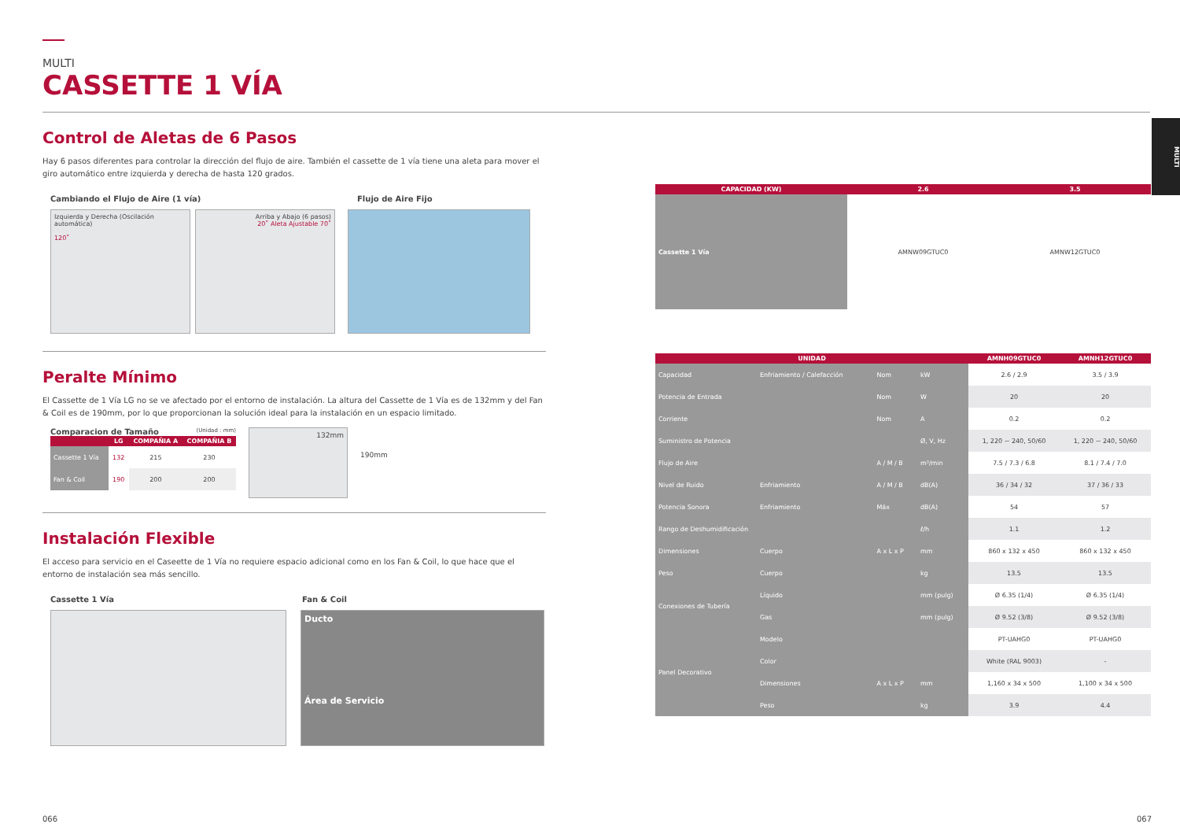MULTI
CASSETTE 1 VÍA
Control de Aletas de 6 Pasos
Hay 6 pasos diferentes para controlar la dirección del flujo de aire. También el cassette de 1 vía tiene una aleta para mover el giro automático entre izquierda y derecha de hasta 120 grados.
Cambiando el Flujo de Aire (1 vía) Flujo de Aire Fijo
Izquierda y Derecha (Oscilación automática)
120˚
Arriba y Abajo (6 pasos)
20˚ Aleta Ajustable 70˚
Peralte Mínimo
El Cassette de 1 Vía LG no se ve afectado por el entorno de instalación. La altura del Cassette de 1 Vía es de 132mm y del Fan & Coil es de 190mm, por lo que proporcionan la solución ideal para la instalación en un espacio limitado.
Comparacion de Tamaño (Unidad : mm)
| | LG | COMPAÑIA A | COMPAÑIA B |
| --- | --- | --- | --- |
| Cassette 1 Vía | 132 | 215 | 230 |
| Fan & Coil | 190 | 200 | 200 |
132mm
190mm
Instalación Flexible
El acceso para servicio en el Caseette de 1 Vía no requiere espacio adicional como en los Fan & Coil, lo que hace que el entorno de instalación sea más sencillo.
Cassette 1 Vía Fan & Coil
Ducto
Área de Servicio
MULTI
| CAPACIDAD (KW) | 2.6 | 3.5 |
| --- | --- | --- |
| Cassette 1 Vía | AMNW09GTUC0 | AMNW12GTUC0 |
| UNIDAD | | | | AMNH09GTUC0 | AMNH12GTUC0 |
| --- | --- | --- | --- | --- | --- |
| Capacidad | Enfriamiento / Calefacción | Nom | kW | 2.6 / 2.9 | 3.5 / 3.9 |
| Potencia de Entrada | | Nom | W | 20 | 20 |
| Corriente | | Nom | A | 0.2 | 0.2 |
| Suministro de Potencia | | | Ø, V, Hz | 1, 220 ~ 240, 50/60 | 1, 220 ~ 240, 50/60 |
| Flujo de Aire | | A / M / B | m³/min | 7.5 / 7.3 / 6.8 | 8.1 / 7.4 / 7.0 |
| Nivel de Ruido | Enfriamiento | A / M / B | dB(A) | 36 / 34 / 32 | 37 / 36 / 33 |
| Potencia Sonora | Enfriamiento | Máx | dB(A) | 54 | 57 |
| Rango de Deshumidificación | | | ℓ/h | 1.1 | 1.2 |
| Dimensiones | Cuerpo | A x L x P | mm | 860 x 132 x 450 | 860 x 132 x 450 |
| Peso | Cuerpo | | kg | 13.5 | 13.5 |
| Conexiones de Tubería | Líquido | | mm (pulg) | Ø 6.35 (1/4) | Ø 6.35 (1/4) |
| | Gas | | mm (pulg) | Ø 9.52 (3/8) | Ø 9.52 (3/8) |
| Panel Decorativo | Modelo | | | PT-UAHG0 | PT-UAHG0 |
| | Color | | | White (RAL 9003) | - |
| | Dimensiones | A x L x P | mm | 1,160 x 34 x 500 | 1,100 x 34 x 500 |
| | Peso | | kg | 3.9 | 4.4 |
066 067